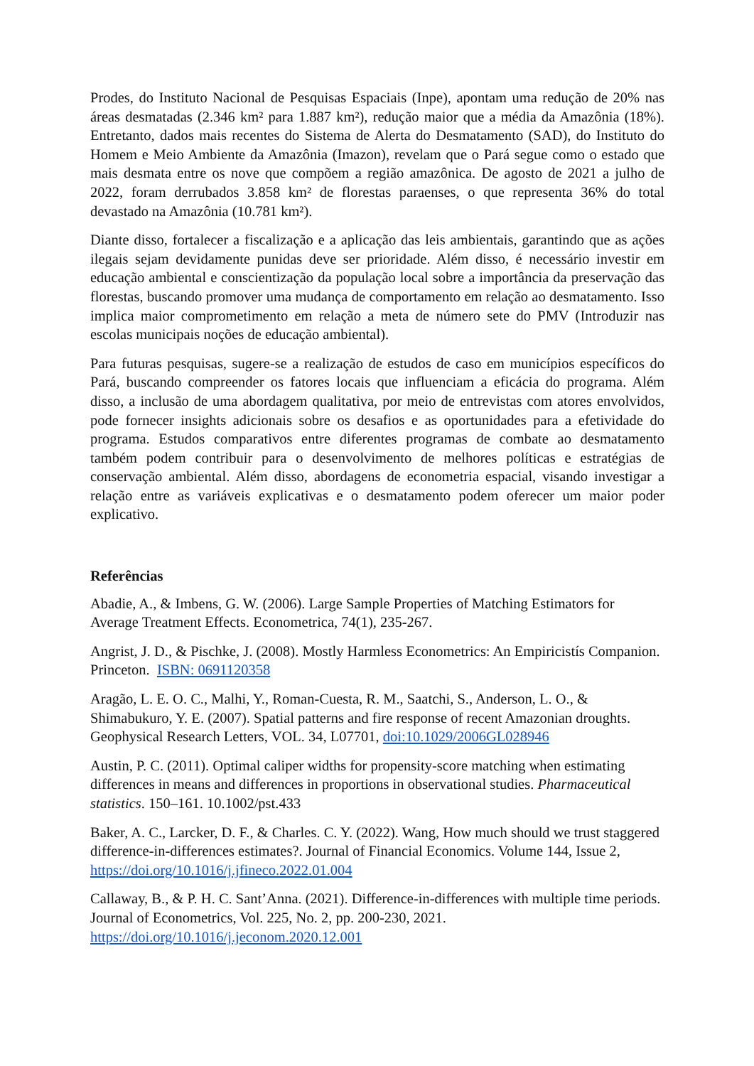Prodes, do Instituto Nacional de Pesquisas Espaciais (Inpe), apontam uma redução de 20% nas áreas desmatadas (2.346 km² para 1.887 km²), redução maior que a média da Amazônia (18%). Entretanto, dados mais recentes do Sistema de Alerta do Desmatamento (SAD), do Instituto do Homem e Meio Ambiente da Amazônia (Imazon), revelam que o Pará segue como o estado que mais desmata entre os nove que compõem a região amazônica. De agosto de 2021 a julho de 2022, foram derrubados 3.858 km² de florestas paraenses, o que representa 36% do total devastado na Amazônia (10.781 km²).
Diante disso, fortalecer a fiscalização e a aplicação das leis ambientais, garantindo que as ações ilegais sejam devidamente punidas deve ser prioridade. Além disso, é necessário investir em educação ambiental e conscientização da população local sobre a importância da preservação das florestas, buscando promover uma mudança de comportamento em relação ao desmatamento. Isso implica maior comprometimento em relação a meta de número sete do PMV (Introduzir nas escolas municipais noções de educação ambiental).
Para futuras pesquisas, sugere-se a realização de estudos de caso em municípios específicos do Pará, buscando compreender os fatores locais que influenciam a eficácia do programa. Além disso, a inclusão de uma abordagem qualitativa, por meio de entrevistas com atores envolvidos, pode fornecer insights adicionais sobre os desafios e as oportunidades para a efetividade do programa. Estudos comparativos entre diferentes programas de combate ao desmatamento também podem contribuir para o desenvolvimento de melhores políticas e estratégias de conservação ambiental. Além disso, abordagens de econometria espacial, visando investigar a relação entre as variáveis explicativas e o desmatamento podem oferecer um maior poder explicativo.
Referências
Abadie, A., & Imbens, G. W. (2006). Large Sample Properties of Matching Estimators for Average Treatment Effects. Econometrica, 74(1), 235-267.
Angrist, J. D., & Pischke, J. (2008). Mostly Harmless Econometrics: An Empiricistís Companion. Princeton. ISBN: 0691120358
Aragão, L. E. O. C., Malhi, Y., Roman-Cuesta, R. M., Saatchi, S., Anderson, L. O., & Shimabukuro, Y. E. (2007). Spatial patterns and fire response of recent Amazonian droughts. Geophysical Research Letters, VOL. 34, L07701, doi:10.1029/2006GL028946
Austin, P. C. (2011). Optimal caliper widths for propensity-score matching when estimating differences in means and differences in proportions in observational studies. Pharmaceutical statistics. 150–161. 10.1002/pst.433
Baker, A. C., Larcker, D. F., & Charles. C. Y. (2022). Wang, How much should we trust staggered difference-in-differences estimates?. Journal of Financial Economics. Volume 144, Issue 2, https://doi.org/10.1016/j.jfineco.2022.01.004
Callaway, B., & P. H. C. Sant’Anna. (2021). Difference-in-differences with multiple time periods. Journal of Econometrics, Vol. 225, No. 2, pp. 200-230, 2021. https://doi.org/10.1016/j.jeconom.2020.12.001